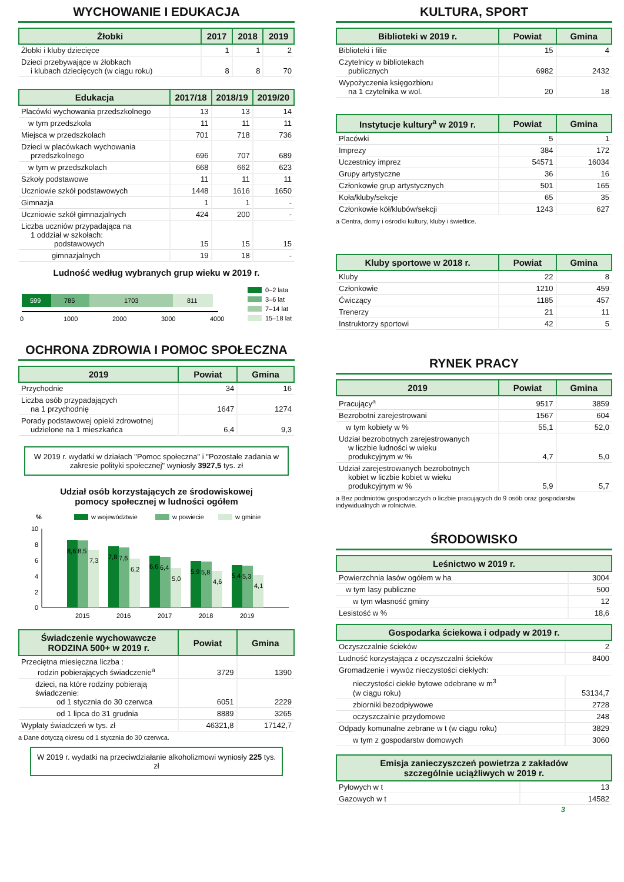WYCHOWANIE I EDUKACJA
| Żłobki | 2017 | 2018 | 2019 |
| --- | --- | --- | --- |
| Żłobki i kluby dziecięce | 1 | 1 | 2 |
| Dzieci przebywające w żłobkach i klubach dziecięcych (w ciągu roku) | 8 | 8 | 70 |
| Edukacja | 2017/18 | 2018/19 | 2019/20 |
| --- | --- | --- | --- |
| Placówki wychowania przedszkolnego | 13 | 13 | 14 |
| w tym przedszkola | 11 | 11 | 11 |
| Miejsca w przedszkolach | 701 | 718 | 736 |
| Dzieci w placówkach wychowania przedszkolnego | 696 | 707 | 689 |
| w tym w przedszkolach | 668 | 662 | 623 |
| Szkoły podstawowe | 11 | 11 | 11 |
| Uczniowie szkół podstawowych | 1448 | 1616 | 1650 |
| Gimnazja | 1 | 1 | - |
| Uczniowie szkół gimnazjalnych | 424 | 200 | - |
| Liczba uczniów przypadająca na 1 oddział w szkołach: podstawowych | 15 | 15 | 15 |
| gimnazjalnych | 19 | 18 | - |
Ludność według wybranych grup wieku w 2019 r.
599
785
1703
811
0
1000
2000
3000
4000
0–2 lata
3–6 lat
7–14 lat
15–18 lat
OCHRONA ZDROWIA I POMOC SPOŁECZNA
| 2019 | Powiat | Gmina |
| --- | --- | --- |
| Przychodnie | 34 | 16 |
| Liczba osób przypadających na 1 przychodnię | 1647 | 1274 |
| Porady podstawowej opieki zdrowotnej udzielone na 1 mieszkańca | 6,4 | 9,3 |
W 2019 r. wydatki w działach "Pomoc społeczna" i "Pozostałe zadania w zakresie polityki społecznej" wyniosły 3927,5 tys. zł
Udział osób korzystających ze środowiskowej
pomocy społecznej w ludności ogółem
%
w województwie
w powiecie
w gminie
10
8
6
4
2
0
8,6
8,5
7,3
2015
7,8
7,6
6,2
2016
6,6
6,4
5,0
2017
5,9
5,8
4,6
2018
5,4
5,3
4,1
2019
| Świadczenie wychowawcze RODZINA 500+ w 2019 r. | Powiat | Gmina |
| --- | --- | --- |
| Przeciętna miesięczna liczba : rodzin pobierających świadczenie<sup>a</sup> | 3729 | 1390 |
| dzieci, na które rodziny pobierają świadczenie: od 1 stycznia do 30 czerwca | 6051 | 2229 |
| od 1 lipca do 31 grudnia | 8889 | 3265 |
| Wypłaty świadczeń w tys. zł | 46321,8 | 17142,7 |
a Dane dotyczą okresu od 1 stycznia do 30 czerwca.
W 2019 r. wydatki na przeciwdziałanie alkoholizmowi wyniosły 225 tys. zł
KULTURA, SPORT
| Biblioteki w 2019 r. | Powiat | Gmina |
| --- | --- | --- |
| Biblioteki i filie | 15 | 4 |
| Czytelnicy w bibliotekach publicznych | 6982 | 2432 |
| Wypożyczenia księgozbioru na 1 czytelnika w wol. | 20 | 18 |
| Instytucje kultury<sup>a</sup> w 2019 r. | Powiat | Gmina |
| --- | --- | --- |
| Placówki | 5 | 1 |
| Imprezy | 384 | 172 |
| Uczestnicy imprez | 54571 | 16034 |
| Grupy artystyczne | 36 | 16 |
| Członkowie grup artystycznych | 501 | 165 |
| Koła/kluby/sekcje | 65 | 35 |
| Członkowie kół/klubów/sekcji | 1243 | 627 |
a Centra, domy i ośrodki kultury, kluby i świetlice.
| Kluby sportowe w 2018 r. | Powiat | Gmina |
| --- | --- | --- |
| Kluby | 22 | 8 |
| Członkowie | 1210 | 459 |
| Ćwiczący | 1185 | 457 |
| Trenerzy | 21 | 11 |
| Instruktorzy sportowi | 42 | 5 |
RYNEK PRACY
| 2019 | Powiat | Gmina |
| --- | --- | --- |
| Pracujący<sup>a</sup> | 9517 | 3859 |
| Bezrobotni zarejestrowani | 1567 | 604 |
| w tym kobiety w % | 55,1 | 52,0 |
| Udział bezrobotnych zarejestrowanych w liczbie ludności w wieku produkcyjnym w % | 4,7 | 5,0 |
| Udział zarejestrowanych bezrobotnych kobiet w liczbie kobiet w wieku produkcyjnym w % | 5,9 | 5,7 |
a Bez podmiotów gospodarczych o liczbie pracujących do 9 osób oraz gospodarstw indywidualnych w rolnictwie.
ŚRODOWISKO
| Leśnictwo w 2019 r. | |
| --- | --- |
| Powierzchnia lasów ogółem w ha | 3004 |
| w tym lasy publiczne | 500 |
| w tym własność gminy | 12 |
| Lesistość w % | 18,6 |
| Gospodarka ściekowa i odpady w 2019 r. | |
| --- | --- |
| Oczyszczalnie ścieków | 2 |
| Ludność korzystająca z oczyszczalni ścieków | 8400 |
| Gromadzenie i wywóz nieczystości ciekłych: | |
| nieczystości ciekłe bytowe odebrane w m<sup>3</sup> (w ciągu roku) | 53134,7 |
| zbiorniki bezodpływowe | 2728 |
| oczyszczalnie przydomowe | 248 |
| Odpady komunalne zebrane w t (w ciągu roku) | 3829 |
| w tym z gospodarstw domowych | 3060 |
| Emisja zanieczyszczeń powietrza z zakładów szczególnie uciążliwych w 2019 r. | |
| --- | --- |
| Pyłowych w t | 13 |
| Gazowych w t | 14582 |
3